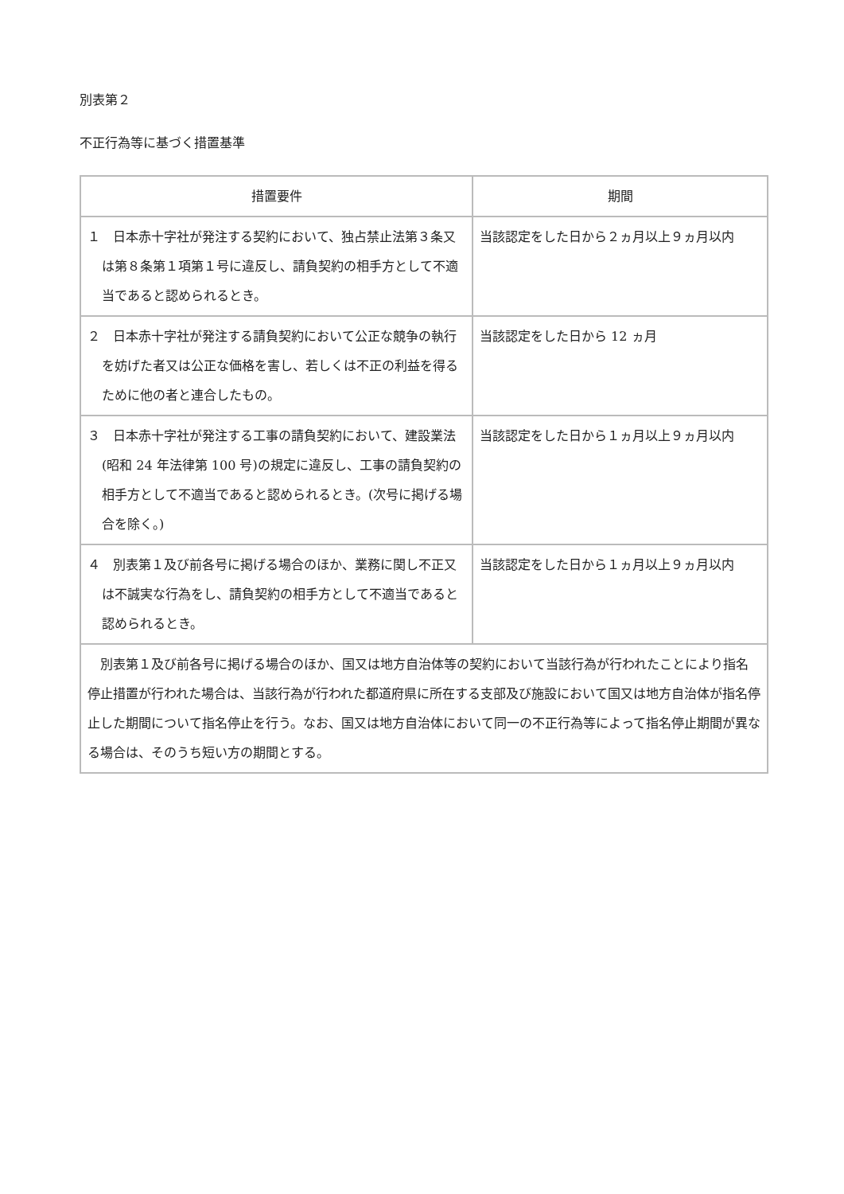別表第２
不正行為等に基づく措置基準
| 措置要件 | 期間 |
| --- | --- |
| １ 日本赤十字社が発注する契約において、独占禁止法第３条又は第８条第１項第１号に違反し、請負契約の相手方として不適当であると認められるとき。 | 当該認定をした日から２ヵ月以上９ヵ月以内 |
| ２ 日本赤十字社が発注する請負契約において公正な競争の執行を妨げた者又は公正な価格を害し、若しくは不正の利益を得るために他の者と連合したもの。 | 当該認定をした日から 12 ヵ月 |
| ３ 日本赤十字社が発注する工事の請負契約において、建設業法(昭和 24 年法律第 100 号)の規定に違反し、工事の請負契約の相手方として不適当であると認められるとき。(次号に掲げる場合を除く。) | 当該認定をした日から１ヵ月以上９ヵ月以内 |
| ４ 別表第１及び前各号に掲げる場合のほか、業務に関し不正又は不誠実な行為をし、請負契約の相手方として不適当であると認められるとき。 | 当該認定をした日から１ヵ月以上９ヵ月以内 |
| 別表第１及び前各号に掲げる場合のほか、国又は地方自治体等の契約において当該行為が行われたことにより指名停止措置が行われた場合は、当該行為が行われた都道府県に所在する支部及び施設において国又は地方自治体が指名停止した期間について指名停止を行う。なお、国又は地方自治体において同一の不正行為等によって指名停止期間が異なる場合は、そのうち短い方の期間とする。 | |